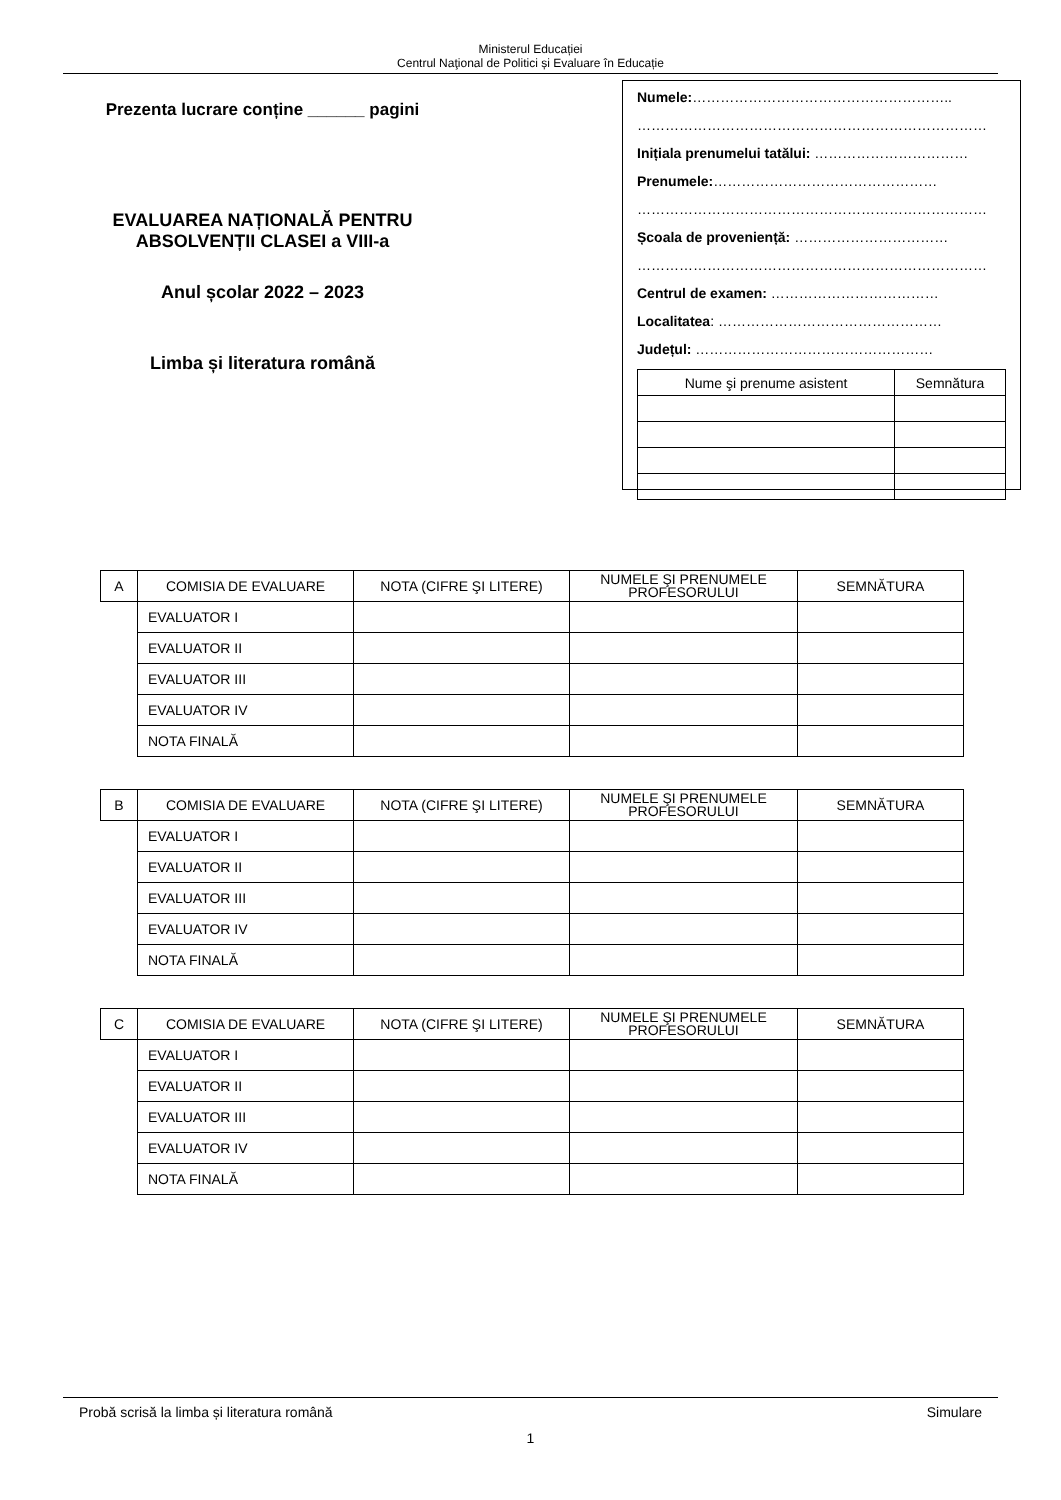Ministerul Educației
Centrul Naţional de Politici și Evaluare în Educație
Prezenta lucrare conține ______ pagini
EVALUAREA NAȚIONALĂ PENTRU
ABSOLVENȚII CLASEI a VIII-a
Anul școlar 2022 – 2023
Limba și literatura română
Numele:………………………………………………..
…………………………………………………………………
Inițiala prenumelui tatălui: ……………………………
Prenumele:…………………………………………
…………………………………………………………………
Școala de proveniență: ……………………………
…………………………………………………………………
Centrul de examen: ………………………………
Localitatea: …………………………………………
Județul: ……………………………………………
| Nume şi prenume asistent | Semnătura |
| A | COMISIA DE EVALUARE | NOTA (CIFRE ŞI LITERE) | NUMELE ŞI PRENUMELE PROFESORULUI | SEMNĂTURA |
| | EVALUATOR I | | | |
| | EVALUATOR II | | | |
| | EVALUATOR III | | | |
| | EVALUATOR IV | | | |
| | NOTA FINALĂ | | | |
| B | COMISIA DE EVALUARE | NOTA (CIFRE ŞI LITERE) | NUMELE ŞI PRENUMELE PROFESORULUI | SEMNĂTURA |
| | EVALUATOR I | | | |
| | EVALUATOR II | | | |
| | EVALUATOR III | | | |
| | EVALUATOR IV | | | |
| | NOTA FINALĂ | | | |
| C | COMISIA DE EVALUARE | NOTA (CIFRE ŞI LITERE) | NUMELE ŞI PRENUMELE PROFESORULUI | SEMNĂTURA |
| | EVALUATOR I | | | |
| | EVALUATOR II | | | |
| | EVALUATOR III | | | |
| | EVALUATOR IV | | | |
| | NOTA FINALĂ | | | |
Probă scrisă la limba și literatura română Simulare
1